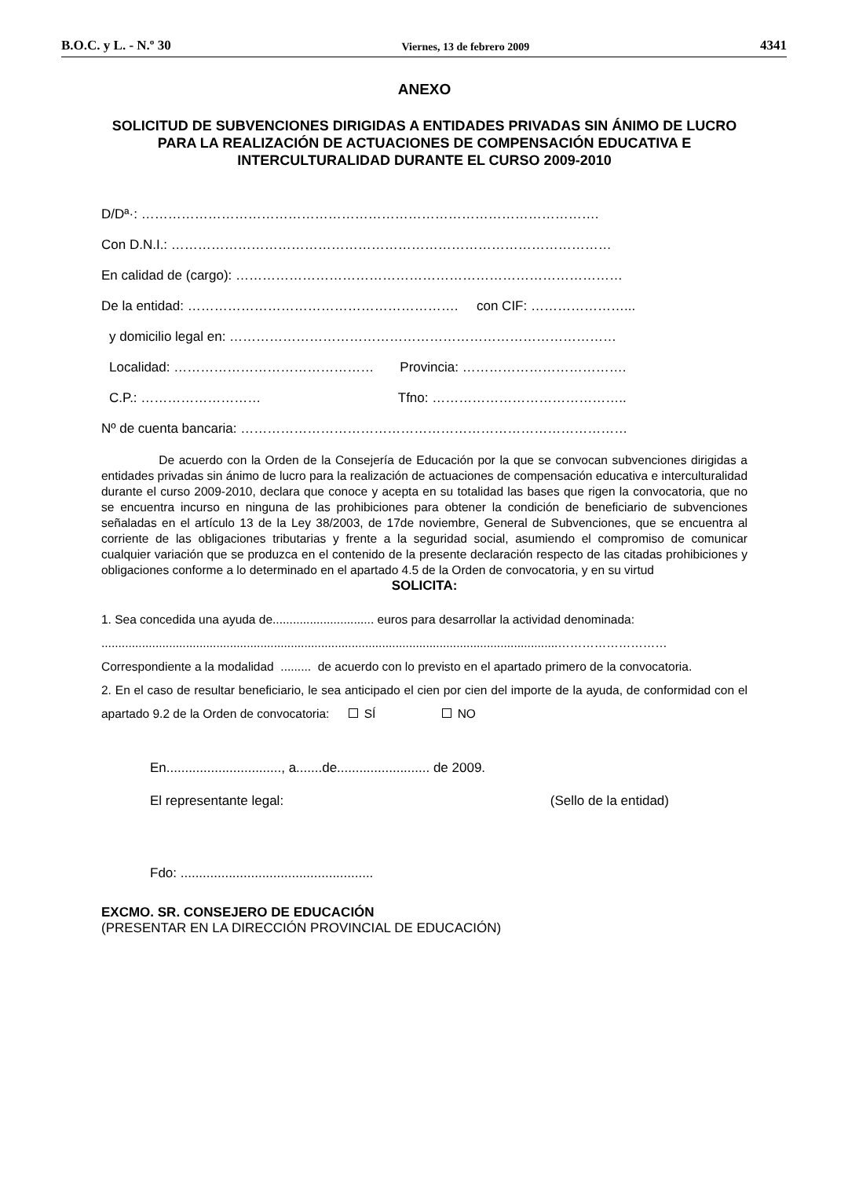B.O.C. y L. - N.º 30 Viernes, 13 de febrero 2009 4341
ANEXO
SOLICITUD DE SUBVENCIONES DIRIGIDAS A ENTIDADES PRIVADAS SIN ÁNIMO DE LUCRO PARA LA REALIZACIÓN DE ACTUACIONES DE COMPENSACIÓN EDUCATIVA E INTERCULTURALIDAD DURANTE EL CURSO 2009-2010
D/Dª·: ………………………………………………………………………………………….
Con D.N.I.: ………………………………………………………………………………………
En calidad de (cargo): ……………………………………………………………………………
De la entidad: ……………………………………………………. con CIF: …………………...
y domicilio legal en: ……………………………………………………………………………
Localidad: ……………………………………… Provincia: ……………………………….
C.P.: ……………………… Tfno: ……………………………………..
Nº de cuenta bancaria: ……………………………………………………………………………
De acuerdo con la Orden de la Consejería de Educación por la que se convocan subvenciones dirigidas a entidades privadas sin ánimo de lucro para la realización de actuaciones de compensación educativa e interculturalidad durante el curso 2009-2010, declara que conoce y acepta en su totalidad las bases que rigen la convocatoria, que no se encuentra incurso en ninguna de las prohibiciones para obtener la condición de beneficiario de subvenciones señaladas en el artículo 13 de la Ley 38/2003, de 17de noviembre, General de Subvenciones, que se encuentra al corriente de las obligaciones tributarias y frente a la seguridad social, asumiendo el compromiso de comunicar cualquier variación que se produzca en el contenido de la presente declaración respecto de las citadas prohibiciones y obligaciones conforme a lo determinado en el apartado 4.5 de la Orden de convocatoria, y en su virtud
SOLICITA:
1. Sea concedida una ayuda de.............................. euros para desarrollar la actividad denominada:
.......................................................................................................................................………………………
Correspondiente a la modalidad ......... de acuerdo con lo previsto en el apartado primero de la convocatoria.
2. En el caso de resultar beneficiario, le sea anticipado el cien por cien del importe de la ayuda, de conformidad con el apartado 9.2 de la Orden de convocatoria: SÍ NO
En..............................., a.......de......................... de 2009.
El representante legal: (Sello de la entidad)
Fdo: ....................................................
EXCMO. SR. CONSEJERO DE EDUCACIÓN
(PRESENTAR EN LA DIRECCIÓN PROVINCIAL DE EDUCACIÓN)